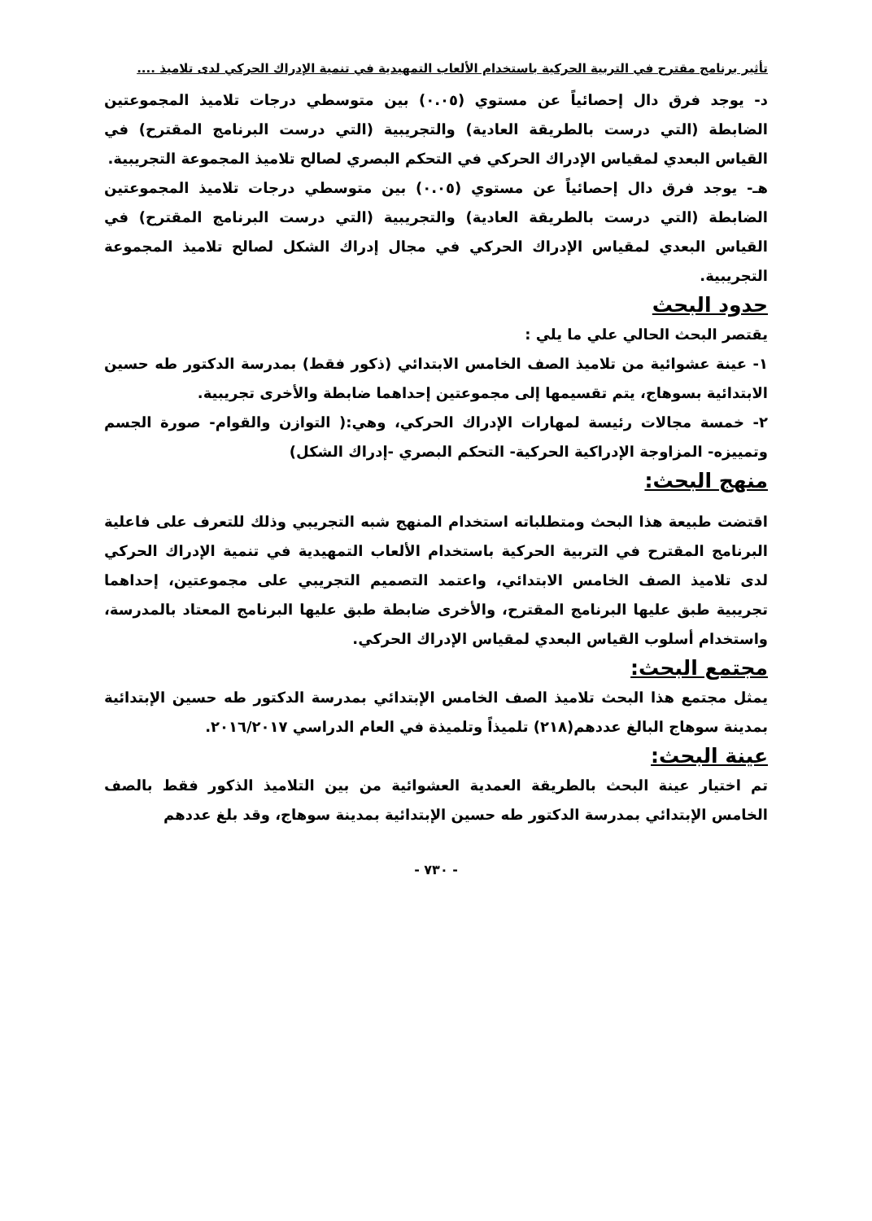تأثير برنامج مقترح في التربية الحركية باستخدام الألعاب التمهيدية في تنمية الإدراك الحركي لدى تلاميذ ....
د- يوجد فرق دال إحصائياً عن مستوي (٠.٠٥) بين متوسطي درجات تلاميذ المجموعتين الضابطة (التي درست بالطريقة العادية) والتجريبية (التي درست البرنامج المقترح) في القياس البعدي لمقياس الإدراك الحركي في التحكم البصري لصالح تلاميذ المجموعة التجريبية.
هـ- يوجد فرق دال إحصائياً عن مستوي (٠.٠٥) بين متوسطي درجات تلاميذ المجموعتين الضابطة (التي درست بالطريقة العادية) والتجريبية (التي درست البرنامج المقترح) في القياس البعدي لمقياس الإدراك الحركي في مجال إدراك الشكل لصالح تلاميذ المجموعة التجريبية.
حدود البحث
يقتصر البحث الحالي علي ما يلي :
١- عينة عشوائية من تلاميذ الصف الخامس الابتدائي (ذكور فقط) بمدرسة الدكتور طه حسين الابتدائية بسوهاج، يتم تقسيمها إلى مجموعتين إحداهما ضابطة والأخرى تجريبية.
٢- خمسة مجالات رئيسة لمهارات الإدراك الحركي، وهي:( التوازن والقوام- صورة الجسم وتمييزه- المزاوجة الإدراكية الحركية- التحكم البصري -إدراك الشكل)
منهج البحث:
اقتضت طبيعة هذا البحث ومتطلباته استخدام المنهج شبه التجريبي وذلك للتعرف على فاعلية البرنامج المقترح في التربية الحركية باستخدام الألعاب التمهيدية في تنمية الإدراك الحركي لدى تلاميذ الصف الخامس الابتدائي، واعتمد التصميم التجريبي على مجموعتين، إحداهما تجريبية طبق عليها البرنامج المقترح، والأخرى ضابطة طبق عليها البرنامج المعتاد بالمدرسة، واستخدام أسلوب القياس البعدي لمقياس الإدراك الحركي.
مجتمع البحث:
يمثل مجتمع هذا البحث تلاميذ الصف الخامس الإبتدائي بمدرسة الدكتور طه حسين الإبتدائية بمدينة سوهاج البالغ عددهم(٢١٨) تلميذاً وتلميذة في العام الدراسي ٢٠١٦/٢٠١٧.
عينة البحث:
تم اختيار عينة البحث بالطريقة العمدية العشوائية من بين التلاميذ الذكور فقط بالصف الخامس الإبتدائي بمدرسة الدكتور طه حسين الإبتدائية بمدينة سوهاج، وقد بلغ عددهم
- ٧٣٠ -